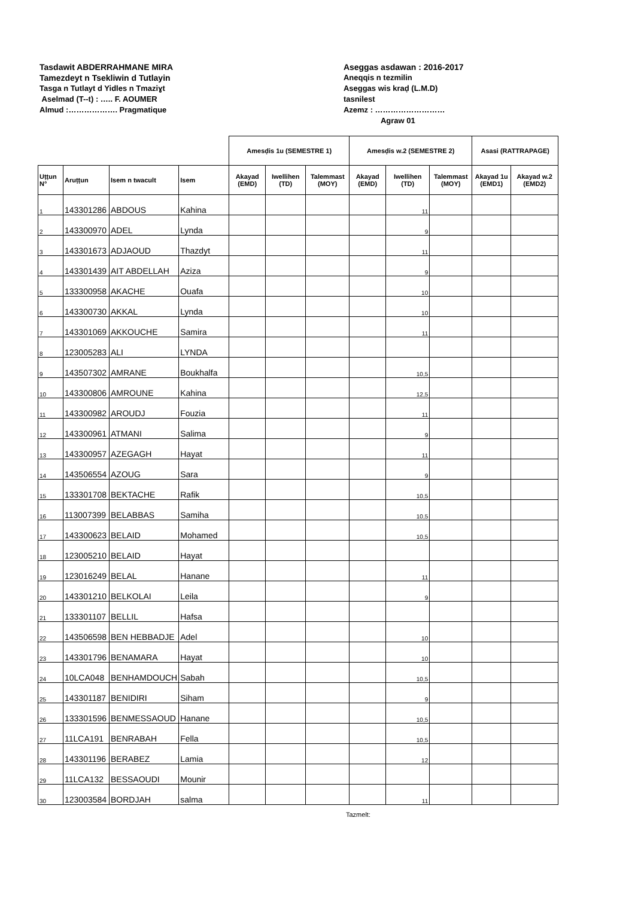Tasdawit ABDERRAHMANE MIRA
Tamezdeyt n Tsekliwin d Tutlayin
Tasga n Tutlayt d Yidles n Tmaziɣt
Aselmad (T--t) : ….. F. AOUMER
Almud :………………. Pragmatique
Aseggas asdawan : 2016-2017
Aneqqis n tezmilin
Aseggas wis kraḍ (L.M.D) tasnilest
Azemz : ………………………
Agraw 01
| | | | | Amesḍis 1u (SEMESTRE 1) | | | Amesḍis w.2 (SEMESTRE 2) | | | Asasi (RATTRAPAGE) | |
| --- | --- | --- | --- | --- | --- | --- | --- | --- | --- | --- | --- |
| Uṭṭun N° | Aruṭṭun | Isem n twacult | Isem | Akayad (EMD) | Iwellihen (TD) | Talemmast (MOY) | Akayad (EMD) | Iwellihen (TD) | Talemmast (MOY) | Akayad 1u (EMD1) | Akayad w.2 (EMD2) |
| 1 | 143301286 | ABDOUS | Kahina | | | | | 11 | | | |
| 2 | 143300970 | ADEL | Lynda | | | | | 9 | | | |
| 3 | 143301673 | ADJAOUD | Thazdyt | | | | | 11 | | | |
| 4 | 143301439 | AIT ABDELLAH | Aziza | | | | | 9 | | | |
| 5 | 133300958 | AKACHE | Ouafa | | | | | 10 | | | |
| 6 | 143300730 | AKKAL | Lynda | | | | | 10 | | | |
| 7 | 143301069 | AKKOUCHE | Samira | | | | | 11 | | | |
| 8 | 123005283 | ALI | LYNDA | | | | | | | | |
| 9 | 143507302 | AMRANE | Boukhalfa | | | | | 10,5 | | | |
| 10 | 143300806 | AMROUNE | Kahina | | | | | 12,5 | | | |
| 11 | 143300982 | AROUDJ | Fouzia | | | | | 11 | | | |
| 12 | 143300961 | ATMANI | Salima | | | | | 9 | | | |
| 13 | 143300957 | AZEGAGH | Hayat | | | | | 11 | | | |
| 14 | 143506554 | AZOUG | Sara | | | | | 9 | | | |
| 15 | 133301708 | BEKTACHE | Rafik | | | | | 10,5 | | | |
| 16 | 113007399 | BELABBAS | Samiha | | | | | 10,5 | | | |
| 17 | 143300623 | BELAID | Mohamed | | | | | 10,5 | | | |
| 18 | 123005210 | BELAID | Hayat | | | | | | | | |
| 19 | 123016249 | BELAL | Hanane | | | | | 11 | | | |
| 20 | 143301210 | BELKOLAI | Leila | | | | | 9 | | | |
| 21 | 133301107 | BELLIL | Hafsa | | | | | | | | |
| 22 | 143506598 | BEN HEBBADJE | Adel | | | | | 10 | | | |
| 23 | 143301796 | BENAMARA | Hayat | | | | | 10 | | | |
| 24 | 10LCA048 | BENHAMDOUCH | Sabah | | | | | 10,5 | | | |
| 25 | 143301187 | BENIDIRI | Siham | | | | | 9 | | | |
| 26 | 133301596 | BENMESSAOUD | Hanane | | | | | 10,5 | | | |
| 27 | 11LCA191 | BENRABAH | Fella | | | | | 10,5 | | | |
| 28 | 143301196 | BERABEZ | Lamia | | | | | 12 | | | |
| 29 | 11LCA132 | BESSAOUDI | Mounir | | | | | | | | |
| 30 | 123003584 | BORDJAH | salma | | | | | 11 | | | |
Tazmelt: